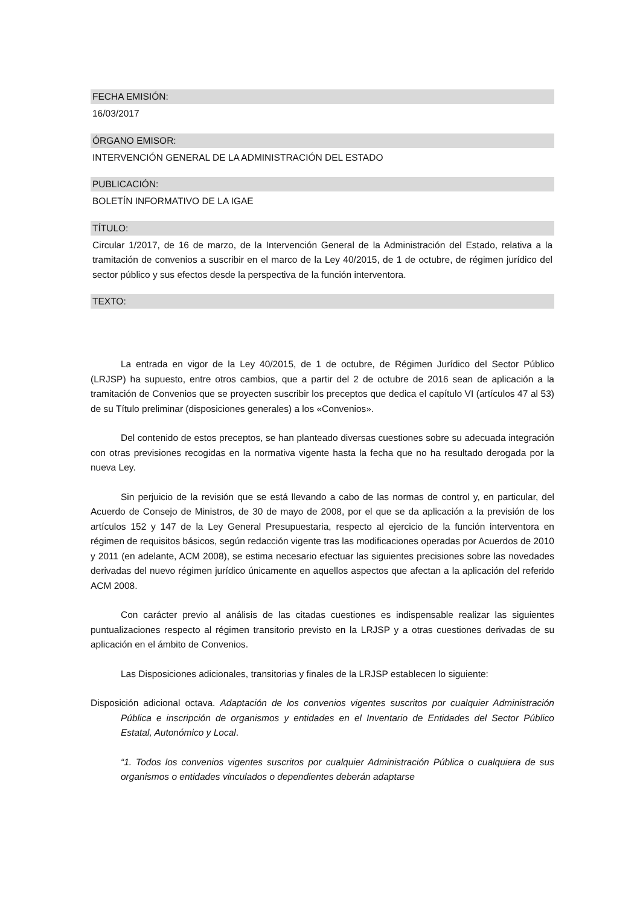FECHA EMISIÓN:
16/03/2017
ÓRGANO EMISOR:
INTERVENCIÓN GENERAL DE LA ADMINISTRACIÓN DEL ESTADO
PUBLICACIÓN:
BOLETÍN INFORMATIVO DE LA IGAE
TÍTULO:
Circular 1/2017, de 16 de marzo, de la Intervención General de la Administración del Estado, relativa a la tramitación de convenios a suscribir en el marco de la Ley 40/2015, de 1 de octubre, de régimen jurídico del sector público y sus efectos desde la perspectiva de la función interventora.
TEXTO:
La entrada en vigor de la Ley 40/2015, de 1 de octubre, de Régimen Jurídico del Sector Público (LRJSP) ha supuesto, entre otros cambios, que a partir del 2 de octubre de 2016 sean de aplicación a la tramitación de Convenios que se proyecten suscribir los preceptos que dedica el capítulo VI (artículos 47 al 53) de su Título preliminar (disposiciones generales) a los «Convenios».
Del contenido de estos preceptos, se han planteado diversas cuestiones sobre su adecuada integración con otras previsiones recogidas en la normativa vigente hasta la fecha que no ha resultado derogada por la nueva Ley.
Sin perjuicio de la revisión que se está llevando a cabo de las normas de control y, en particular, del Acuerdo de Consejo de Ministros, de 30 de mayo de 2008, por el que se da aplicación a la previsión de los artículos 152 y 147 de la Ley General Presupuestaria, respecto al ejercicio de la función interventora en régimen de requisitos básicos, según redacción vigente tras las modificaciones operadas por Acuerdos de 2010 y 2011 (en adelante, ACM 2008), se estima necesario efectuar las siguientes precisiones sobre las novedades derivadas del nuevo régimen jurídico únicamente en aquellos aspectos que afectan a la aplicación del referido ACM 2008.
Con carácter previo al análisis de las citadas cuestiones es indispensable realizar las siguientes puntualizaciones respecto al régimen transitorio previsto en la LRJSP y a otras cuestiones derivadas de su aplicación en el ámbito de Convenios.
Las Disposiciones adicionales, transitorias y finales de la LRJSP establecen lo siguiente:
Disposición adicional octava. Adaptación de los convenios vigentes suscritos por cualquier Administración Pública e inscripción de organismos y entidades en el Inventario de Entidades del Sector Público Estatal, Autonómico y Local.
“1. Todos los convenios vigentes suscritos por cualquier Administración Pública o cualquiera de sus organismos o entidades vinculados o dependientes deberán adaptarse